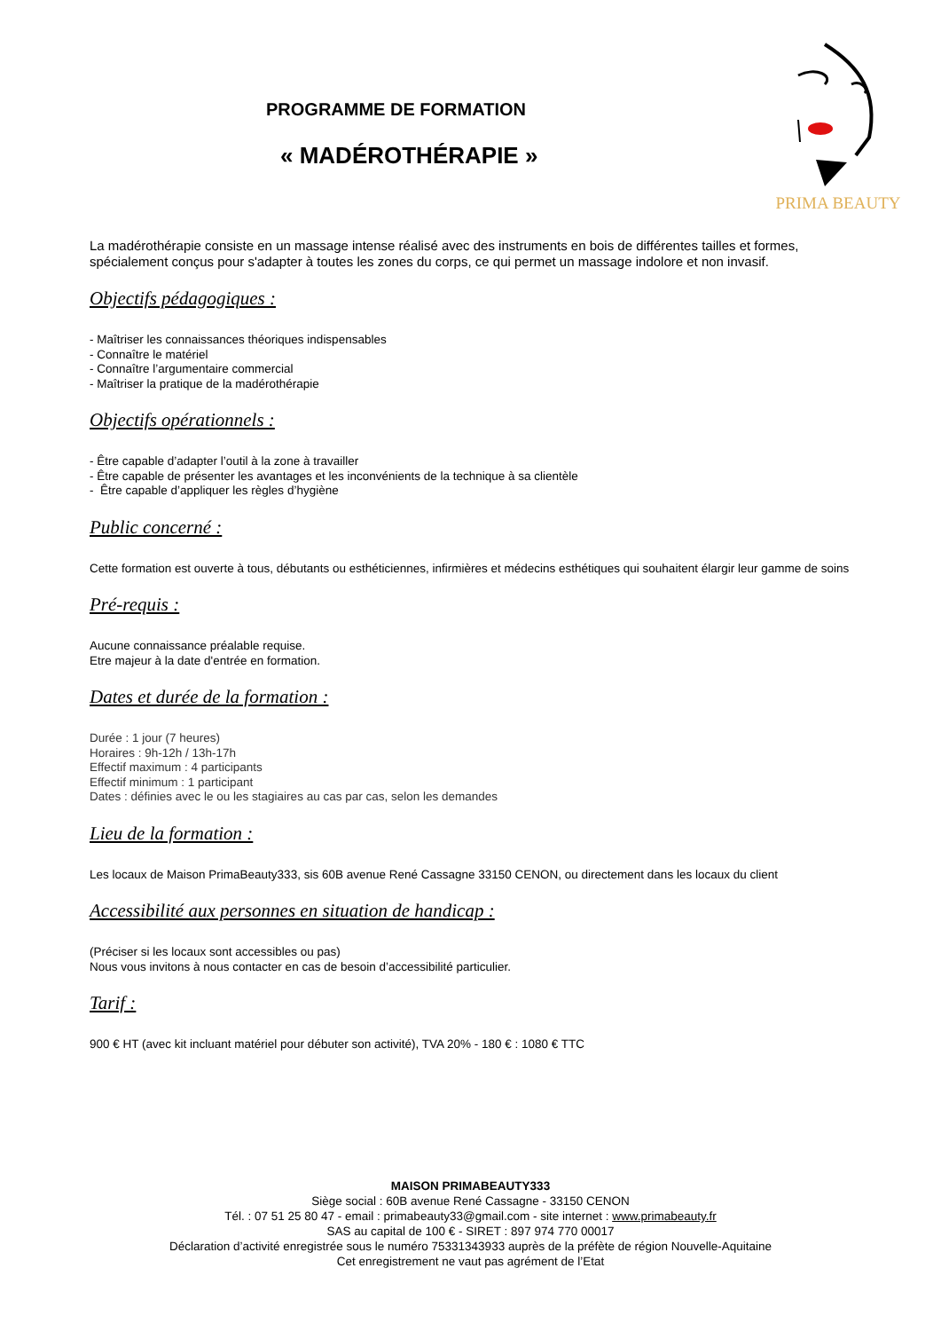PROGRAMME DE FORMATION
« MADÉROTHÉRAPIE »
PRIMA BEAUTY
La madérothérapie consiste en un massage intense réalisé avec des instruments en bois de différentes tailles et formes, spécialement conçus pour s'adapter à toutes les zones du corps, ce qui permet un massage indolore et non invasif.
Objectifs pédagogiques :
- Maîtriser les connaissances théoriques indispensables
- Connaître le matériel
- Connaître l’argumentaire commercial
- Maîtriser la pratique de la madérothérapie
Objectifs opérationnels :
- Être capable d’adapter l’outil à la zone à travailler
- Être capable de présenter les avantages et les inconvénients de la technique à sa clientèle
- Être capable d’appliquer les règles d’hygiène
Public concerné :
Cette formation est ouverte à tous, débutants ou esthéticiennes, infirmières et médecins esthétiques qui souhaitent élargir leur gamme de soins
Pré-requis :
Aucune connaissance préalable requise.
Etre majeur à la date d'entrée en formation.
Dates et durée de la formation :
Durée : 1 jour (7 heures)
Horaires : 9h-12h / 13h-17h
Effectif maximum : 4 participants
Effectif minimum : 1 participant
Dates : définies avec le ou les stagiaires au cas par cas, selon les demandes
Lieu de la formation :
Les locaux de Maison PrimaBeauty333, sis 60B avenue René Cassagne 33150 CENON, ou directement dans les locaux du client
Accessibilité aux personnes en situation de handicap :
(Préciser si les locaux sont accessibles ou pas)
Nous vous invitons à nous contacter en cas de besoin d’accessibilité particulier.
Tarif :
900 € HT (avec kit incluant matériel pour débuter son activité), TVA 20% - 180 € : 1080 € TTC
MAISON PRIMABEAUTY333
Siège social : 60B avenue René Cassagne - 33150 CENON
Tél. : 07 51 25 80 47 - email : primabeauty33@gmail.com - site internet : www.primabeauty.fr
SAS au capital de 100 € - SIRET : 897 974 770 00017
Déclaration d’activité enregistrée sous le numéro 75331343933 auprès de la préfète de région Nouvelle-Aquitaine
Cet enregistrement ne vaut pas agrément de l’Etat